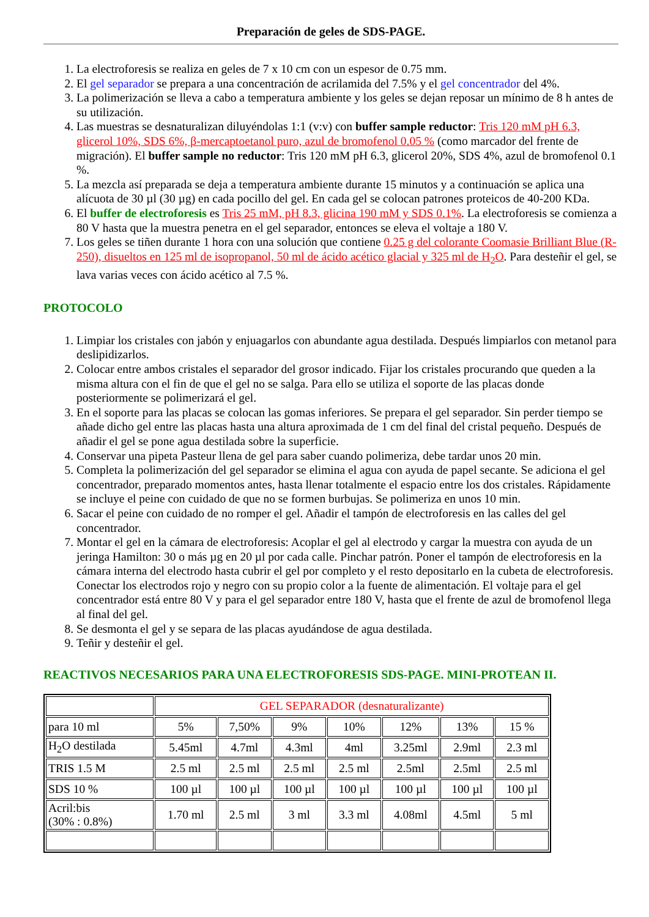Preparación de geles de SDS-PAGE.
1. La electroforesis se realiza en geles de 7 x 10 cm con un espesor de 0.75 mm.
2. El gel separador se prepara a una concentración de acrilamida del 7.5% y el gel concentrador del 4%.
3. La polimerización se lleva a cabo a temperatura ambiente y los geles se dejan reposar un mínimo de 8 h antes de su utilización.
4. Las muestras se desnaturalizan diluyéndolas 1:1 (v:v) con buffer sample reductor: Tris 120 mM pH 6.3, glicerol 10%, SDS 6%, β-mercaptoetanol puro, azul de bromofenol 0.05 % (como marcador del frente de migración). El buffer sample no reductor: Tris 120 mM pH 6.3, glicerol 20%, SDS 4%, azul de bromofenol 0.1 %.
5. La mezcla así preparada se deja a temperatura ambiente durante 15 minutos y a continuación se aplica una alícuota de 30 µl (30 µg) en cada pocillo del gel. En cada gel se colocan patrones proteicos de 40-200 KDa.
6. El buffer de electroforesis es Tris 25 mM, pH 8.3, glicina 190 mM y SDS 0.1%. La electroforesis se comienza a 80 V hasta que la muestra penetra en el gel separador, entonces se eleva el voltaje a 180 V.
7. Los geles se tiñen durante 1 hora con una solución que contiene 0.25 g del colorante Coomasie Brilliant Blue (R-250), disueltos en 125 ml de isopropanol, 50 ml de ácido acético glacial y 325 ml de H<sub>2</sub>O. Para desteñir el gel, se lava varias veces con ácido acético al 7.5 %.
PROTOCOLO
1. Limpiar los cristales con jabón y enjuagarlos con abundante agua destilada. Después limpiarlos con metanol para deslipidizarlos.
2. Colocar entre ambos cristales el separador del grosor indicado. Fijar los cristales procurando que queden a la misma altura con el fin de que el gel no se salga. Para ello se utiliza el soporte de las placas donde posteriormente se polimerizará el gel.
3. En el soporte para las placas se colocan las gomas inferiores. Se prepara el gel separador. Sin perder tiempo se añade dicho gel entre las placas hasta una altura aproximada de 1 cm del final del cristal pequeño. Después de añadir el gel se pone agua destilada sobre la superficie.
4. Conservar una pipeta Pasteur llena de gel para saber cuando polimeriza, debe tardar unos 20 min.
5. Completa la polimerización del gel separador se elimina el agua con ayuda de papel secante. Se adiciona el gel concentrador, preparado momentos antes, hasta llenar totalmente el espacio entre los dos cristales. Rápidamente se incluye el peine con cuidado de que no se formen burbujas. Se polimeriza en unos 10 min.
6. Sacar el peine con cuidado de no romper el gel. Añadir el tampón de electroforesis en las calles del gel concentrador.
7. Montar el gel en la cámara de electroforesis: Acoplar el gel al electrodo y cargar la muestra con ayuda de un jeringa Hamilton: 30 o más µg en 20 µl por cada calle. Pinchar patrón. Poner el tampón de electroforesis en la cámara interna del electrodo hasta cubrir el gel por completo y el resto depositarlo en la cubeta de electroforesis. Conectar los electrodos rojo y negro con su propio color a la fuente de alimentación. El voltaje para el gel concentrador está entre 80 V y para el gel separador entre 180 V, hasta que el frente de azul de bromofenol llega al final del gel.
8. Se desmonta el gel y se separa de las placas ayudándose de agua destilada.
9. Teñir y desteñir el gel.
REACTIVOS NECESARIOS PARA UNA ELECTROFORESIS SDS-PAGE. MINI-PROTEAN II.
| | GEL SEPARADOR (desnaturalizante) | | | | | | |
| para 10 ml | 5% | 7,50% | 9% | 10% | 12% | 13% | 15 % |
| H<sub>2</sub>O destilada | 5.45ml | 4.7ml | 4.3ml | 4ml | 3.25ml | 2.9ml | 2.3 ml |
| TRIS 1.5 M | 2.5 ml | 2.5 ml | 2.5 ml | 2.5 ml | 2.5ml | 2.5ml | 2.5 ml |
| SDS 10 % | 100 µl | 100 µl | 100 µl | 100 µl | 100 µl | 100 µl | 100 µl |
| Acril:bis (30% : 0.8%) | 1.70 ml | 2.5 ml | 3 ml | 3.3 ml | 4.08ml | 4.5ml | 5 ml |